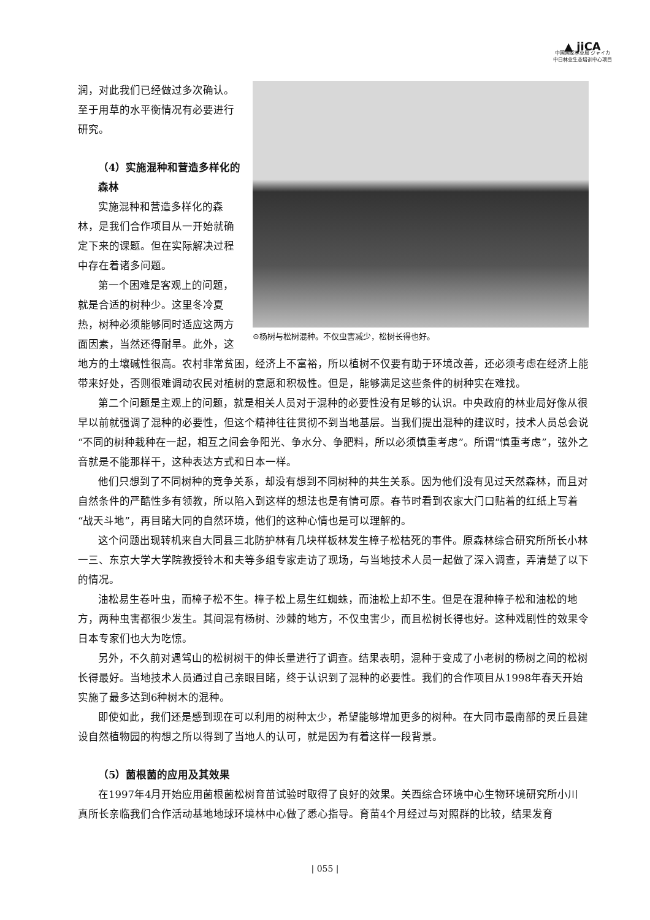▲ jiCA
中国国家林业局 ジャイカ
中日林业生态培训中心项目
⊙杨树与松树混种。不仅虫害减少，松树长得也好。
润，对此我们已经做过多次确认。至于用草的水平衡情况有必要进行研究。
（4）实施混种和营造多样化的森林
实施混种和营造多样化的森林，是我们合作项目从一开始就确定下来的课题。但在实际解决过程中存在着诸多问题。
第一个困难是客观上的问题，就是合适的树种少。这里冬冷夏热，树种必须能够同时适应这两方面因素，当然还得耐旱。此外，这地方的土壤碱性很高。农村非常贫困，经济上不富裕，所以植树不仅要有助于环境改善，还必须考虑在经济上能带来好处，否则很难调动农民对植树的意愿和积极性。但是，能够满足这些条件的树种实在难找。
第二个问题是主观上的问题，就是相关人员对于混种的必要性没有足够的认识。中央政府的林业局好像从很早以前就强调了混种的必要性，但这个精神往往贯彻不到当地基层。当我们提出混种的建议时，技术人员总会说“不同的树种栽种在一起，相互之间会争阳光、争水分、争肥料，所以必须慎重考虑”。所谓“慎重考虑”，弦外之音就是不能那样干，这种表达方式和日本一样。
他们只想到了不同树种的竞争关系，却没有想到不同树种的共生关系。因为他们没有见过天然森林，而且对自然条件的严酷性多有领教，所以陷入到这样的想法也是有情可原。春节时看到农家大门口贴着的红纸上写着“战天斗地”，再目睹大同的自然环境，他们的这种心情也是可以理解的。
这个问题出现转机来自大同县三北防护林有几块样板林发生樟子松枯死的事件。原森林综合研究所所长小林一三、东京大学大学院教授铃木和夫等多组专家走访了现场，与当地技术人员一起做了深入调查，弄清楚了以下的情况。
油松易生卷叶虫，而樟子松不生。樟子松上易生红蜘蛛，而油松上却不生。但是在混种樟子松和油松的地方，两种虫害都很少发生。其间混有杨树、沙棘的地方，不仅虫害少，而且松树长得也好。这种戏剧性的效果令日本专家们也大为吃惊。
另外，不久前对遇驾山的松树树干的伸长量进行了调查。结果表明，混种于变成了小老树的杨树之间的松树长得最好。当地技术人员通过自己亲眼目睹，终于认识到了混种的必要性。我们的合作项目从1998年春天开始实施了最多达到6种树木的混种。
即使如此，我们还是感到现在可以利用的树种太少，希望能够增加更多的树种。在大同市最南部的灵丘县建设自然植物园的构想之所以得到了当地人的认可，就是因为有着这样一段背景。
（5）菌根菌的应用及其效果
在1997年4月开始应用菌根菌松树育苗试验时取得了良好的效果。关西综合环境中心生物环境研究所小川真所长亲临我们合作活动基地地球环境林中心做了悉心指导。育苗4个月经过与对照群的比较，结果发育
| 055 |